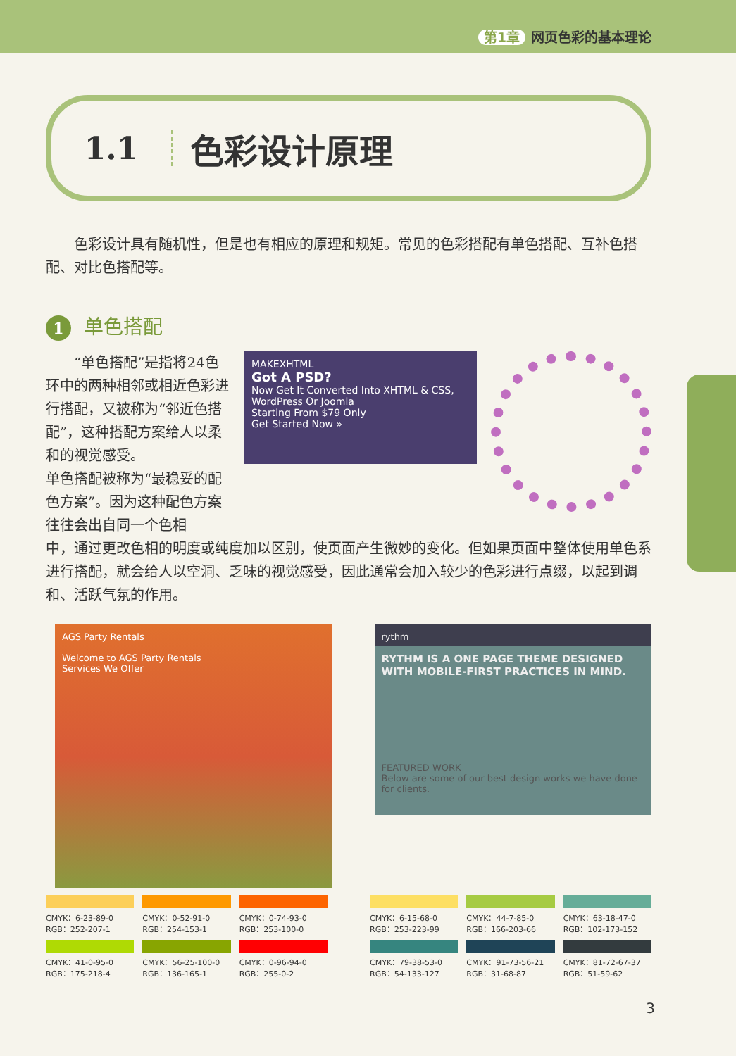第1章 网页色彩的基本理论
1.1 色彩设计原理
色彩设计具有随机性，但是也有相应的原理和规矩。常见的色彩搭配有单色搭配、互补色搭配、对比色搭配等。
1 单色搭配
“单色搭配”是指将24色环中的两种相邻或相近色彩进行搭配，又被称为“邻近色搭配”，这种搭配方案给人以柔和的视觉感受。
单色搭配被称为“最稳妥的配色方案”。因为这种配色方案往往会出自同一个色相
MAKEXHTML
Got A PSD?
Now Get It Converted Into XHTML & CSS, WordPress Or Joomla
Starting From $79 Only
Get Started Now »
中，通过更改色相的明度或纯度加以区别，使页面产生微妙的变化。但如果页面中整体使用单色系进行搭配，就会给人以空洞、乏味的视觉感受，因此通常会加入较少的色彩进行点缀，以起到调和、活跃气氛的作用。
AGS Party Rentals
Welcome to AGS Party Rentals
Services We Offer
rythm
RYTHM IS A ONE PAGE THEME DESIGNED WITH MOBILE-FIRST PRACTICES IN MIND.
FEATURED WORK
Below are some of our best design works we have done for clients.
CMYK：6-23-89-0
RGB：252-207-1
CMYK：0-52-91-0
RGB：254-153-1
CMYK：0-74-93-0
RGB：253-100-0
CMYK：41-0-95-0
RGB：175-218-4
CMYK：56-25-100-0
RGB：136-165-1
CMYK：0-96-94-0
RGB：255-0-2
CMYK：6-15-68-0
RGB：253-223-99
CMYK：44-7-85-0
RGB：166-203-66
CMYK：63-18-47-0
RGB：102-173-152
CMYK：79-38-53-0
RGB：54-133-127
CMYK：91-73-56-21
RGB：31-68-87
CMYK：81-72-67-37
RGB：51-59-62
3